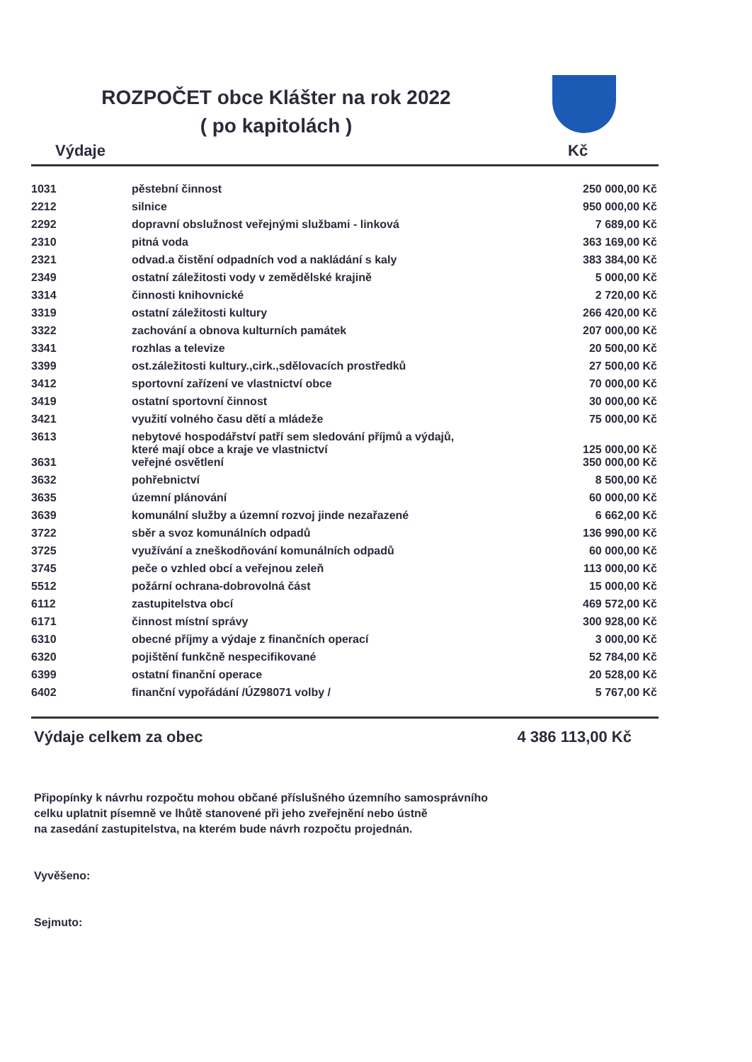ROZPOČET obce Klášter na rok 2022
( po kapitolách )
Výdaje Kč
| 1031 | pěstební činnost | 250 000,00 Kč |
| 2212 | silnice | 950 000,00 Kč |
| 2292 | dopravní obslužnost veřejnými službami - linková | 7 689,00 Kč |
| 2310 | pitná voda | 363 169,00 Kč |
| 2321 | odvad.a čistění odpadních vod a nakládání s kaly | 383 384,00 Kč |
| 2349 | ostatní záležitosti vody v zemědělské krajině | 5 000,00 Kč |
| 3314 | činnosti knihovnické | 2 720,00 Kč |
| 3319 | ostatní záležitosti kultury | 266 420,00 Kč |
| 3322 | zachování a obnova kulturních památek | 207 000,00 Kč |
| 3341 | rozhlas a televize | 20 500,00 Kč |
| 3399 | ost.záležitosti kultury.,cirk.,sdělovacích prostředků | 27 500,00 Kč |
| 3412 | sportovní zařízení ve vlastnictví obce | 70 000,00 Kč |
| 3419 | ostatní sportovní činnost | 30 000,00 Kč |
| 3421 | využití volného času dětí a mládeže | 75 000,00 Kč |
| 3613 | nebytové hospodářství patří sem sledování příjmů a výdajů, které mají obce a kraje ve vlastnictví | 125 000,00 Kč |
| 3631 | veřejné osvětlení | 350 000,00 Kč |
| 3632 | pohřebnictví | 8 500,00 Kč |
| 3635 | územní plánování | 60 000,00 Kč |
| 3639 | komunální služby a územní rozvoj jinde nezařazené | 6 662,00 Kč |
| 3722 | sběr a svoz komunálních odpadů | 136 990,00 Kč |
| 3725 | využívání a zneškodňování komunálních odpadů | 60 000,00 Kč |
| 3745 | peče o vzhled obcí a veřejnou zeleň | 113 000,00 Kč |
| 5512 | požární ochrana-dobrovolná část | 15 000,00 Kč |
| 6112 | zastupitelstva obcí | 469 572,00 Kč |
| 6171 | činnost místní správy | 300 928,00 Kč |
| 6310 | obecné příjmy a výdaje z finančních operací | 3 000,00 Kč |
| 6320 | pojištění funkčně nespecifikované | 52 784,00 Kč |
| 6399 | ostatní finanční operace | 20 528,00 Kč |
| 6402 | finanční vypořádání /ÚZ98071 volby / | 5 767,00 Kč |
Výdaje celkem za obec 4 386 113,00 Kč
Připopínky k návrhu rozpočtu mohou občané příslušného územního samosprávního
celku uplatnit písemně ve lhůtě stanovené při jeho zveřejnění nebo ústně
na zasedání zastupitelstva, na kterém bude návrh rozpočtu projednán.
Vyvěšeno:
Sejmuto: